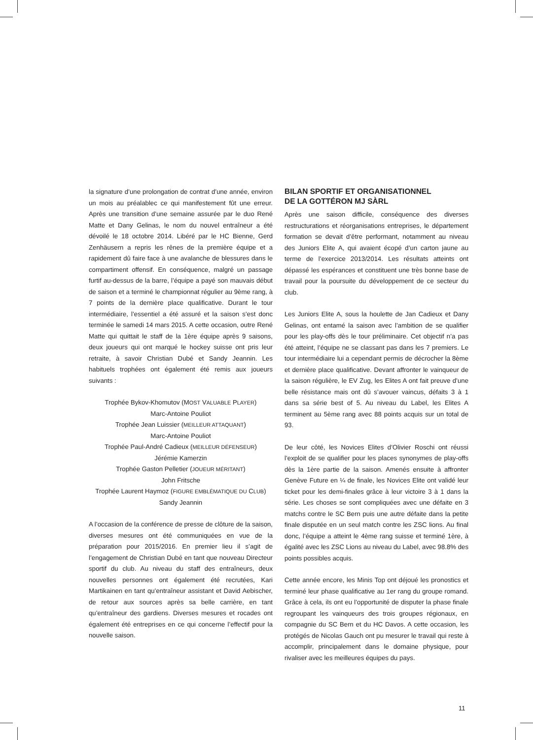la signature d’une prolongation de contrat d’une année, environ un mois au préalablec ce qui manifestement fût une erreur. Après une transition d’une semaine assurée par le duo René Matte et Dany Gelinas, le nom du nouvel entraîneur a été dévoilé le 18 octobre 2014. Libéré par le HC Bienne, Gerd Zenhäusern a repris les rênes de la première équipe et a rapidement dû faire face à une avalanche de blessures dans le compartiment offensif. En conséquence, malgré un passage furtif au-dessus de la barre, l’équipe a payé son mauvais début de saison et a terminé le championnat régulier au 9ème rang, à 7 points de la dernière place qualificative. Durant le tour intermédiaire, l’essentiel a été assuré et la saison s’est donc terminée le samedi 14 mars 2015. A cette occasion, outre René Matte qui quittait le staff de la 1ère équipe après 9 saisons, deux joueurs qui ont marqué le hockey suisse ont pris leur retraite, à savoir Christian Dubé et Sandy Jeannin. Les habituels trophées ont également été remis aux joueurs suivants :
Trophée Bykov-Khomutov (MOST VALUABLE PLAYER)
Marc-Antoine Pouliot
Trophée Jean Luissier (MEILLEUR ATTAQUANT)
Marc-Antoine Pouliot
Trophée Paul-André Cadieux (MEILLEUR DÉFENSEUR)
Jérémie Kamerzin
Trophée Gaston Pelletier (JOUEUR MÉRITANT)
John Fritsche
Trophée Laurent Haymoz (FIGURE EMBLÉMATIQUE DU CLUB)
Sandy Jeannin
A l’occasion de la conférence de presse de clôture de la saison, diverses mesures ont été communiquées en vue de la préparation pour 2015/2016. En premier lieu il s’agit de l’engagement de Christian Dubé en tant que nouveau Directeur sportif du club. Au niveau du staff des entraîneurs, deux nouvelles personnes ont également été recrutées, Kari Martikainen en tant qu’entraîneur assistant et David Aebischer, de retour aux sources après sa belle carrière, en tant qu’entraîneur des gardiens. Diverses mesures et rocades ont également été entreprises en ce qui concerne l’effectif pour la nouvelle saison.
BILAN SPORTIF ET ORGANISATIONNEL
DE LA GOTTÉRON MJ SÀRL
Après une saison difficile, conséquence des diverses restructurations et réorganisations entreprises, le département formation se devait d’être performant, notamment au niveau des Juniors Elite A, qui avaient écopé d’un carton jaune au terme de l’exercice 2013/2014. Les résultats atteints ont dépassé les espérances et constituent une très bonne base de travail pour la poursuite du développement de ce secteur du club.
Les Juniors Elite A, sous la houlette de Jan Cadieux et Dany Gelinas, ont entamé la saison avec l’ambition de se qualifier pour les play-offs dès le tour préliminaire. Cet objectif n’a pas été atteint, l’équipe ne se classant pas dans les 7 premiers. Le tour intermédiaire lui a cependant permis de décrocher la 8ème et dernière place qualificative. Devant affronter le vainqueur de la saison régulière, le EV Zug, les Elites A ont fait preuve d’une belle résistance mais ont dû s’avouer vaincus, défaits 3 à 1 dans sa série best of 5. Au niveau du Label, les Elites A terminent au 5ème rang avec 88 points acquis sur un total de 93.
De leur côté, les Novices Elites d’Olivier Roschi ont réussi l’exploit de se qualifier pour les places synonymes de play-offs dès la 1ère partie de la saison. Amenés ensuite à affronter Genève Future en ¼ de finale, les Novices Elite ont validé leur ticket pour les demi-finales grâce à leur victoire 3 à 1 dans la série. Les choses se sont compliquées avec une défaite en 3 matchs contre le SC Bern puis une autre défaite dans la petite finale disputée en un seul match contre les ZSC lions. Au final donc, l’équipe a atteint le 4ème rang suisse et terminé 1ère, à égalité avec les ZSC Lions au niveau du Label, avec 98.8% des points possibles acquis.
Cette année encore, les Minis Top ont déjoué les pronostics et terminé leur phase qualificative au 1er rang du groupe romand. Grâce à cela, ils ont eu l’opportunité de disputer la phase finale regroupant les vainqueurs des trois groupes régionaux, en compagnie du SC Bern et du HC Davos. A cette occasion, les protégés de Nicolas Gauch ont pu mesurer le travail qui reste à accomplir, principalement dans le domaine physique, pour rivaliser avec les meilleures équipes du pays.
11